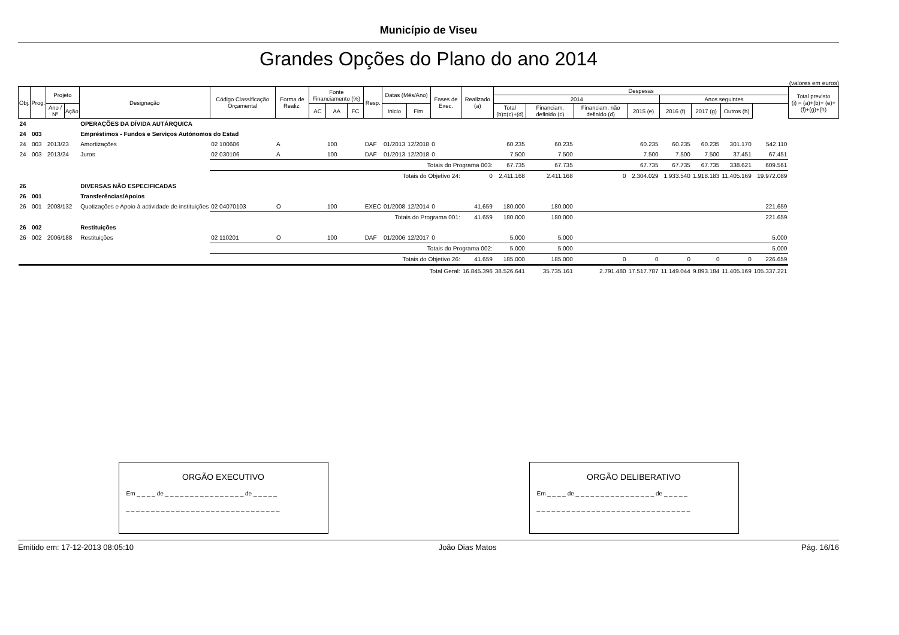Município de Viseu
Grandes Opções do Plano do ano 2014
(valores em euros)
| Obj. | Prog. | Projeto | | Designação | Código Classificação Orçamental | Forma de Realiz. | Fonte Financiamento (%) | | | Resp. | Datas (Mês/Ano) | | Fases de Exec. | Realizado (a) | Despesas | | | | | | | | Total previsto (i) = (a)+(b)+ (e)+(f)+(g)+(h) |
| --- | --- | --- | --- | --- | --- | --- | --- | --- | --- | --- | --- | --- | --- | --- | --- | --- | --- | --- | --- | --- | --- | --- | --- |
| | | | | | | | | | | | | | | | 2014 | | | | Anos seguintes | | | | |
| | | | | | | | | | | | | | | | Total (b)=(c)+(d) | Financiam. definido (c) | Financiam. não definido (d) | 2015 (e) | 2016 (f) | 2017 (g) | Outros (h) | | |
| | | Ano / Nº | Ação | | | | AC | AA | FC | | Inicio | Fim | | | | | | | | | | | |
| 24 | | | | OPERAÇÕES DA DÍVIDA AUTÁRQUICA | | | | | | | | | | | | | | | | | | | |
| 24 | 003 | | | Empréstimos - Fundos e Serviços Autónomos do Estad | | | | | | | | | | | | | | | | | | | |
| 24 | 003 | 2013/23 | | Amortizações | 02 100606 | A | | 100 | | DAF | 01/2013 | 12/2018 | 0 | | 60.235 | 60.235 | | 60.235 | 60.235 | 60.235 | 301.170 | 542.110 | |
| 24 | 003 | 2013/24 | | Juros | 02 030106 | A | | 100 | | DAF | 01/2013 | 12/2018 | 0 | | 7.500 | 7.500 | | 7.500 | 7.500 | 7.500 | 37.451 | 67.451 | |
| | | | | | Totais do Programa 003: | | | | | | | | | | 67.735 | 67.735 | | 67.735 | 67.735 | 67.735 | 338.621 | 609.561 | |
| | | | | | Totais do Objetivo 24: | | | | | | | | | 0 | 2.411.168 | 2.411.168 | 0 | 2.304.029 | 1.933.540 | 1.918.183 | 11.405.169 | 19.972.089 | |
| 26 | | | | DIVERSAS NÃO ESPECIFICADAS | | | | | | | | | | | | | | | | | | | |
| 26 | 001 | | | Transferências/Apoios | | | | | | | | | | | | | | | | | | | |
| 26 | 001 | 2008/132 | | Quotizações e Apoio à actividade de instituições | 02 04070103 | O | | 100 | | EXEC | 01/2008 | 12/2014 | 0 | 41.659 | 180.000 | 180.000 | | | | | | 221.659 | |
| | | | | | Totais do Programa 001: | | | | | | | | | 41.659 | 180.000 | 180.000 | | | | | | 221.659 | |
| 26 | 002 | | | Restituições | | | | | | | | | | | | | | | | | | | |
| 26 | 002 | 2006/188 | | Restituições | 02 110201 | O | | 100 | | DAF | 01/2006 | 12/2017 | 0 | | 5.000 | 5.000 | | | | | | 5.000 | |
| | | | | | Totais do Programa 002: | | | | | | | | | | 5.000 | 5.000 | | | | | | 5.000 | |
| | | | | | Totais do Objetivo 26: | | | | | | | | | 41.659 | 185.000 | 185.000 | 0 | 0 | 0 | 0 | 0 | 226.659 | |
| Total Geral: | | | | | | | | | | | | | | 16.845.396 | 38.526.641 | 35.735.161 | 2.791.480 | 17.517.787 | 11.149.044 | 9.893.184 | 11.405.169 | 105.337.221 | |
ORGÃO EXECUTIVO
Em _ _ _ _ de _ _ _ _ _ _ _ _ _ _ _ _ _ _ _ _ de _ _ _ _ _
_ _ _ _ _ _ _ _ _ _ _ _ _ _ _ _ _ _ _ _ _ _ _ _ _ _ _ _ _ _ _
ORGÃO DELIBERATIVO
Em _ _ _ _ de _ _ _ _ _ _ _ _ _ _ _ _ _ _ _ _ de _ _ _ _ _
_ _ _ _ _ _ _ _ _ _ _ _ _ _ _ _ _ _ _ _ _ _ _ _ _ _ _ _ _ _ _
Emitido em: 17-12-2013 08:05:10 João Dias Matos Pág. 16/16